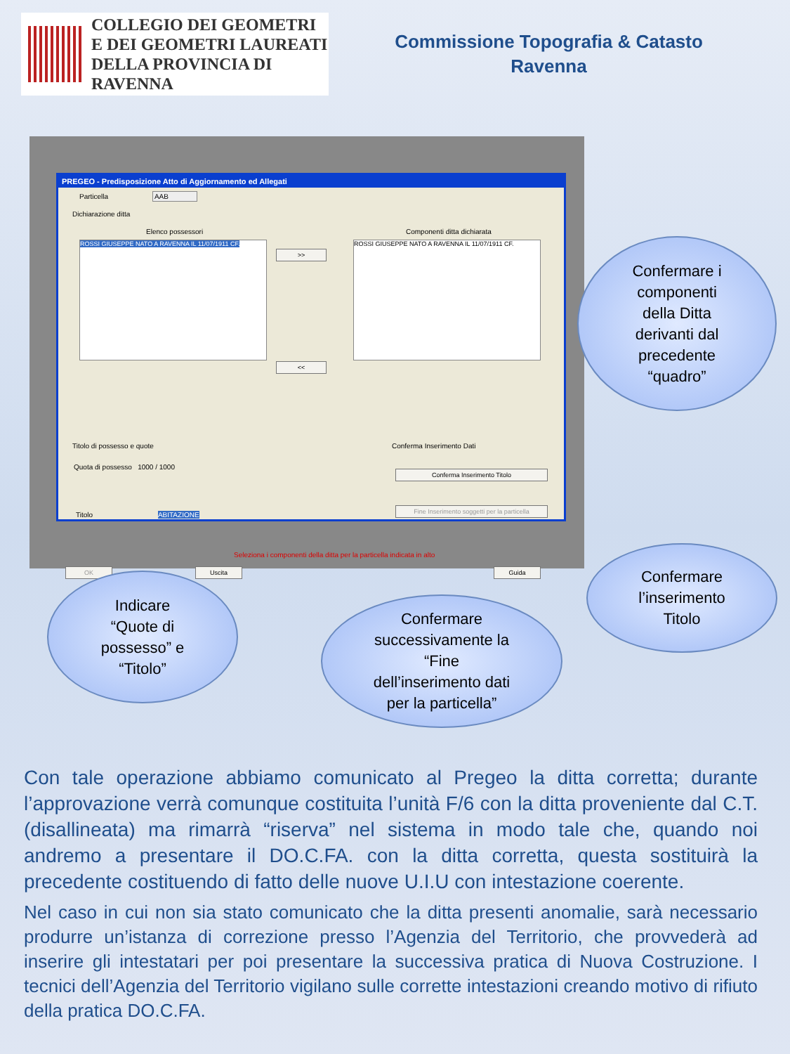COLLEGIO DEI GEOMETRI
E DEI GEOMETRI LAUREATI
DELLA PROVINCIA DI RAVENNA
Commissione Topografia & Catasto
Ravenna
PREGEO - Predisposizione Atto di Aggiornamento ed Allegati
Particella AAB
Dichiarazione ditta
Elenco possessori Componenti ditta dichiarata
ROSSI GIUSEPPE NATO A RAVENNA IL 11/07/1911 CF.
>>
<<
ROSSI GIUSEPPE NATO A RAVENNA IL 11/07/1911 CF.
Titolo di possesso e quote
Quota di possesso 1000 / 1000
Titolo ABITAZIONE
Conferma Inserimento Dati
Conferma Inserimento Titolo
Fine Inserimento soggetti per la particella
Seleziona i componenti della ditta per la particella indicata in alto
OK Uscita Guida
Confermare i
componenti
della Ditta
derivanti dal
precedente
“quadro”
Indicare
“Quote di
possesso” e
“Titolo”
Confermare
successivamente la
“Fine
dell’inserimento dati
per la particella”
Confermare
l’inserimento
Titolo
Con tale operazione abbiamo comunicato al Pregeo la ditta corretta; durante l’approvazione verrà comunque costituita l’unità F/6 con la ditta proveniente dal C.T. (disallineata) ma rimarrà “riserva” nel sistema in modo tale che, quando noi andremo a presentare il DO.C.FA. con la ditta corretta, questa sostituirà la precedente costituendo di fatto delle nuove U.I.U con intestazione coerente.
Nel caso in cui non sia stato comunicato che la ditta presenti anomalie, sarà necessario produrre un’istanza di correzione presso l’Agenzia del Territorio, che provvederà ad inserire gli intestatari per poi presentare la successiva pratica di Nuova Costruzione. I tecnici dell’Agenzia del Territorio vigilano sulle corrette intestazioni creando motivo di rifiuto della pratica DO.C.FA.